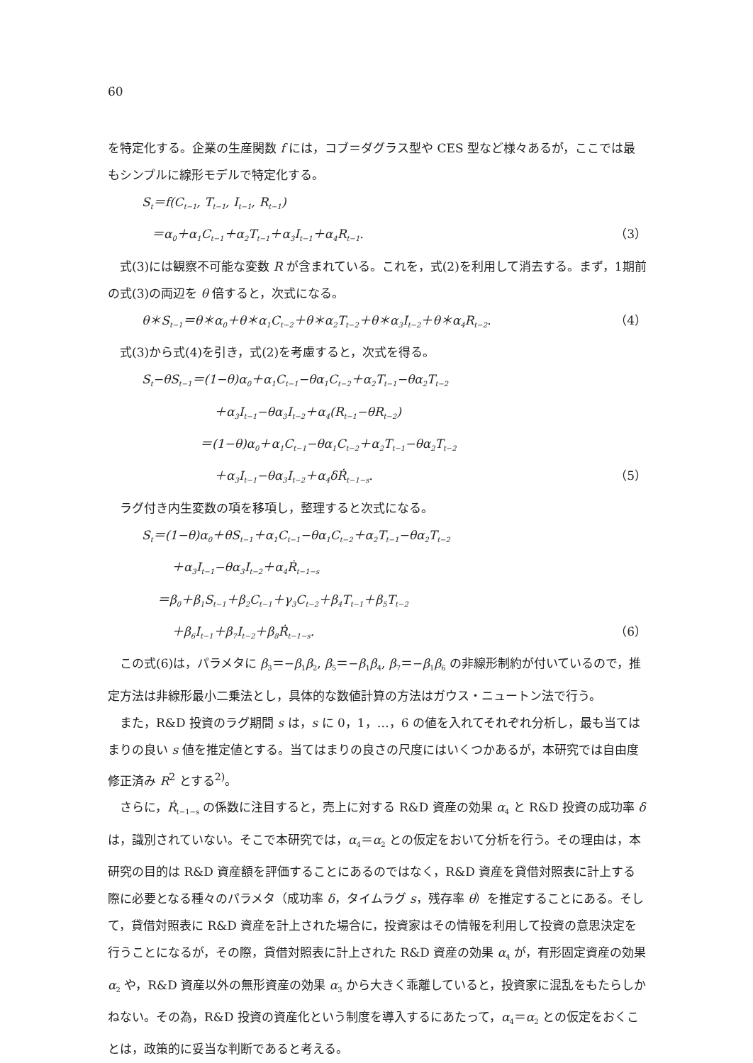60
を特定化する。企業の生産関数 f には，コブ＝ダグラス型や CES 型など様々あるが，ここでは最もシンプルに線形モデルで特定化する。
S<sub>t</sub>＝f(C<sub>t−1</sub>, T<sub>t−1</sub>, I<sub>t−1</sub>, R<sub>t−1</sub>)
＝α<sub>0</sub>＋α<sub>1</sub>C<sub>t−1</sub>＋α<sub>2</sub>T<sub>t−1</sub>＋α<sub>3</sub>I<sub>t−1</sub>＋α<sub>4</sub>R<sub>t−1</sub>. （3）
式(3)には観察不可能な変数 R が含まれている。これを，式(2)を利用して消去する。まず，1期前の式(3)の両辺を θ 倍すると，次式になる。
θ＊S<sub>t−1</sub>＝θ＊α<sub>0</sub>＋θ＊α<sub>1</sub>C<sub>t−2</sub>＋θ＊α<sub>2</sub>T<sub>t−2</sub>＋θ＊α<sub>3</sub>I<sub>t−2</sub>＋θ＊α<sub>4</sub>R<sub>t−2</sub>. （4）
式(3)から式(4)を引き，式(2)を考慮すると，次式を得る。
S<sub>t</sub>−θS<sub>t−1</sub>＝(1−θ)α<sub>0</sub>＋α<sub>1</sub>C<sub>t−1</sub>−θα<sub>1</sub>C<sub>t−2</sub>＋α<sub>2</sub>T<sub>t−1</sub>−θα<sub>2</sub>T<sub>t−2</sub>
＋α<sub>3</sub>I<sub>t−1</sub>−θα<sub>3</sub>I<sub>t−2</sub>＋α<sub>4</sub>(R<sub>t−1</sub>−θR<sub>t−2</sub>)
＝(1−θ)α<sub>0</sub>＋α<sub>1</sub>C<sub>t−1</sub>−θα<sub>1</sub>C<sub>t−2</sub>＋α<sub>2</sub>T<sub>t−1</sub>−θα<sub>2</sub>T<sub>t−2</sub>
＋α<sub>3</sub>I<sub>t−1</sub>−θα<sub>3</sub>I<sub>t−2</sub>＋α<sub>4</sub>δṘ<sub>t−1−s</sub>. （5）
ラグ付き内生変数の項を移項し，整理すると次式になる。
S<sub>t</sub>＝(1−θ)α<sub>0</sub>＋θS<sub>t−1</sub>＋α<sub>1</sub>C<sub>t−1</sub>−θα<sub>1</sub>C<sub>t−2</sub>＋α<sub>2</sub>T<sub>t−1</sub>−θα<sub>2</sub>T<sub>t−2</sub>
＋α<sub>3</sub>I<sub>t−1</sub>−θα<sub>3</sub>I<sub>t−2</sub>＋α<sub>4</sub>Ṙ<sub>t−1−s</sub>
＝β<sub>0</sub>＋β<sub>1</sub>S<sub>t−1</sub>＋β<sub>2</sub>C<sub>t−1</sub>＋γ<sub>3</sub>C<sub>t−2</sub>＋β<sub>4</sub>T<sub>t−1</sub>＋β<sub>5</sub>T<sub>t−2</sub>
＋β<sub>6</sub>I<sub>t−1</sub>＋β<sub>7</sub>I<sub>t−2</sub>＋β<sub>8</sub>Ṙ<sub>t−1−s</sub>. （6）
この式(6)は，パラメタに β<sub>3</sub>＝−β<sub>1</sub>β<sub>2</sub>, β<sub>5</sub>＝−β<sub>1</sub>β<sub>4</sub>, β<sub>7</sub>＝−β<sub>1</sub>β<sub>6</sub> の非線形制約が付いているので，推定方法は非線形最小二乗法とし，具体的な数値計算の方法はガウス・ニュートン法で行う。
また，R&D 投資のラグ期間 s は，s に 0，1，…，6 の値を入れてそれぞれ分析し，最も当てはまりの良い s 値を推定値とする。当てはまりの良さの尺度にはいくつかあるが，本研究では自由度修正済み R<sup>2</sup> とする<sup>2)</sup>。
さらに，Ṙ<sub>t−1−s</sub> の係数に注目すると，売上に対する R&D 資産の効果 α<sub>4</sub> と R&D 投資の成功率 δ は，識別されていない。そこで本研究では，α<sub>4</sub>＝α<sub>2</sub> との仮定をおいて分析を行う。その理由は，本研究の目的は R&D 資産額を評価することにあるのではなく，R&D 資産を貸借対照表に計上する際に必要となる種々のパラメタ（成功率 δ，タイムラグ s，残存率 θ）を推定することにある。そして，貸借対照表に R&D 資産を計上された場合に，投資家はその情報を利用して投資の意思決定を行うことになるが，その際，貸借対照表に計上された R&D 資産の効果 α<sub>4</sub> が，有形固定資産の効果 α<sub>2</sub> や，R&D 資産以外の無形資産の効果 α<sub>3</sub> から大きく乖離していると，投資家に混乱をもたらしかねない。その為，R&D 投資の資産化という制度を導入するにあたって，α<sub>4</sub>＝α<sub>2</sub> との仮定をおくことは，政策的に妥当な判断であると考える。